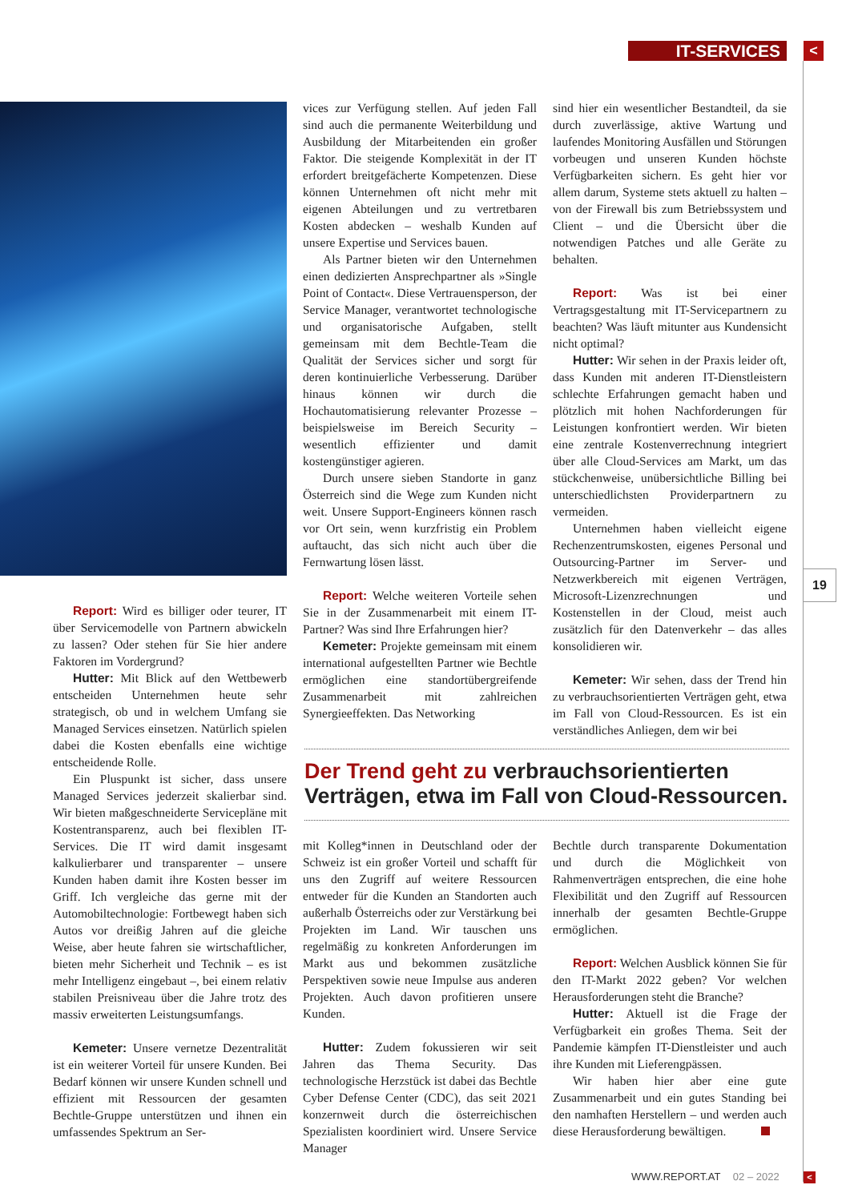IT-SERVICES <
Report: Wird es billiger oder teurer, IT über Servicemodelle von Partnern abwickeln zu lassen? Oder stehen für Sie hier andere Faktoren im Vordergrund?
Hutter: Mit Blick auf den Wettbewerb entscheiden Unternehmen heute sehr strategisch, ob und in welchem Umfang sie Managed Services einsetzen. Natürlich spielen dabei die Kosten ebenfalls eine wichtige entscheidende Rolle.
Ein Pluspunkt ist sicher, dass unsere Managed Services jederzeit skalierbar sind. Wir bieten maßgeschneiderte Servicepläne mit Kostentransparenz, auch bei flexiblen IT-Services. Die IT wird damit insgesamt kalkulierbarer und transparenter – unsere Kunden haben damit ihre Kosten besser im Griff. Ich vergleiche das gerne mit der Automobiltechnologie: Fortbewegt haben sich Autos vor dreißig Jahren auf die gleiche Weise, aber heute fahren sie wirtschaftlicher, bieten mehr Sicherheit und Technik – es ist mehr Intelligenz eingebaut –, bei einem relativ stabilen Preisniveau über die Jahre trotz des massiv erweiterten Leistungsumfangs.
Kemeter: Unsere vernetze Dezentralität ist ein weiterer Vorteil für unsere Kunden. Bei Bedarf können wir unsere Kunden schnell und effizient mit Ressourcen der gesamten Bechtle-Gruppe unterstützen und ihnen ein umfassendes Spektrum an Ser-
vices zur Verfügung stellen. Auf jeden Fall sind auch die permanente Weiterbildung und Ausbildung der Mitarbeitenden ein großer Faktor. Die steigende Komplexität in der IT erfordert breitgefächerte Kompetenzen. Diese können Unternehmen oft nicht mehr mit eigenen Abteilungen und zu vertretbaren Kosten abdecken – weshalb Kunden auf unsere Expertise und Services bauen.
Als Partner bieten wir den Unternehmen einen dedizierten Ansprechpartner als »Single Point of Contact«. Diese Vertrauensperson, der Service Manager, verantwortet technologische und organisatorische Aufgaben, stellt gemeinsam mit dem Bechtle-Team die Qualität der Services sicher und sorgt für deren kontinuierliche Verbesserung. Darüber hinaus können wir durch die Hochautomatisierung relevanter Prozesse – beispielsweise im Bereich Security – wesentlich effizienter und damit kostengünstiger agieren.
Durch unsere sieben Standorte in ganz Österreich sind die Wege zum Kunden nicht weit. Unsere Support-Engineers können rasch vor Ort sein, wenn kurzfristig ein Problem auftaucht, das sich nicht auch über die Fernwartung lösen lässt.
Report: Welche weiteren Vorteile sehen Sie in der Zusammenarbeit mit einem IT-Partner? Was sind Ihre Erfahrungen hier?
Kemeter: Projekte gemeinsam mit einem international aufgestellten Partner wie Bechtle ermöglichen eine standortübergreifende Zusammenarbeit mit zahlreichen Synergieeffekten. Das Networking
sind hier ein wesentlicher Bestandteil, da sie durch zuverlässige, aktive Wartung und laufendes Monitoring Ausfällen und Störungen vorbeugen und unseren Kunden höchste Verfügbarkeiten sichern. Es geht hier vor allem darum, Systeme stets aktuell zu halten – von der Firewall bis zum Betriebssystem und Client – und die Übersicht über die notwendigen Patches und alle Geräte zu behalten.
Report: Was ist bei einer Vertragsgestaltung mit IT-Servicepartnern zu beachten? Was läuft mitunter aus Kundensicht nicht optimal?
Hutter: Wir sehen in der Praxis leider oft, dass Kunden mit anderen IT-Dienstleistern schlechte Erfahrungen gemacht haben und plötzlich mit hohen Nachforderungen für Leistungen konfrontiert werden. Wir bieten eine zentrale Kostenverrechnung integriert über alle Cloud-Services am Markt, um das stückchenweise, unübersichtliche Billing bei unterschiedlichsten Providerpartnern zu vermeiden.
Unternehmen haben vielleicht eigene Rechenzentrumskosten, eigenes Personal und Outsourcing-Partner im Server- und Netzwerkbereich mit eigenen Verträgen, Microsoft-Lizenzrechnungen und Kostenstellen in der Cloud, meist auch zusätzlich für den Datenverkehr – das alles konsolidieren wir.
Kemeter: Wir sehen, dass der Trend hin zu verbrauchsorientierten Verträgen geht, etwa im Fall von Cloud-Ressourcen. Es ist ein verständliches Anliegen, dem wir bei
19
Der Trend geht zu verbrauchsorientierten Verträgen, etwa im Fall von Cloud-Ressourcen.
mit Kolleg*innen in Deutschland oder der Schweiz ist ein großer Vorteil und schafft für uns den Zugriff auf weitere Ressourcen entweder für die Kunden an Standorten auch außerhalb Österreichs oder zur Verstärkung bei Projekten im Land. Wir tauschen uns regelmäßig zu konkreten Anforderungen im Markt aus und bekommen zusätzliche Perspektiven sowie neue Impulse aus anderen Projekten. Auch davon profitieren unsere Kunden.
Hutter: Zudem fokussieren wir seit Jahren das Thema Security. Das technologische Herzstück ist dabei das Bechtle Cyber Defense Center (CDC), das seit 2021 konzernweit durch die österreichischen Spezialisten koordiniert wird. Unsere Service Manager
Bechtle durch transparente Dokumentation und durch die Möglichkeit von Rahmenverträgen entsprechen, die eine hohe Flexibilität und den Zugriff auf Ressourcen innerhalb der gesamten Bechtle-Gruppe ermöglichen.
Report: Welchen Ausblick können Sie für den IT-Markt 2022 geben? Vor welchen Herausforderungen steht die Branche?
Hutter: Aktuell ist die Frage der Verfügbarkeit ein großes Thema. Seit der Pandemie kämpfen IT-Dienstleister und auch ihre Kunden mit Lieferengpässen.
Wir haben hier aber eine gute Zusammenarbeit und ein gutes Standing bei den namhaften Herstellern – und werden auch diese Herausforderung bewältigen.
WWW.REPORT.AT 02 – 2022 <